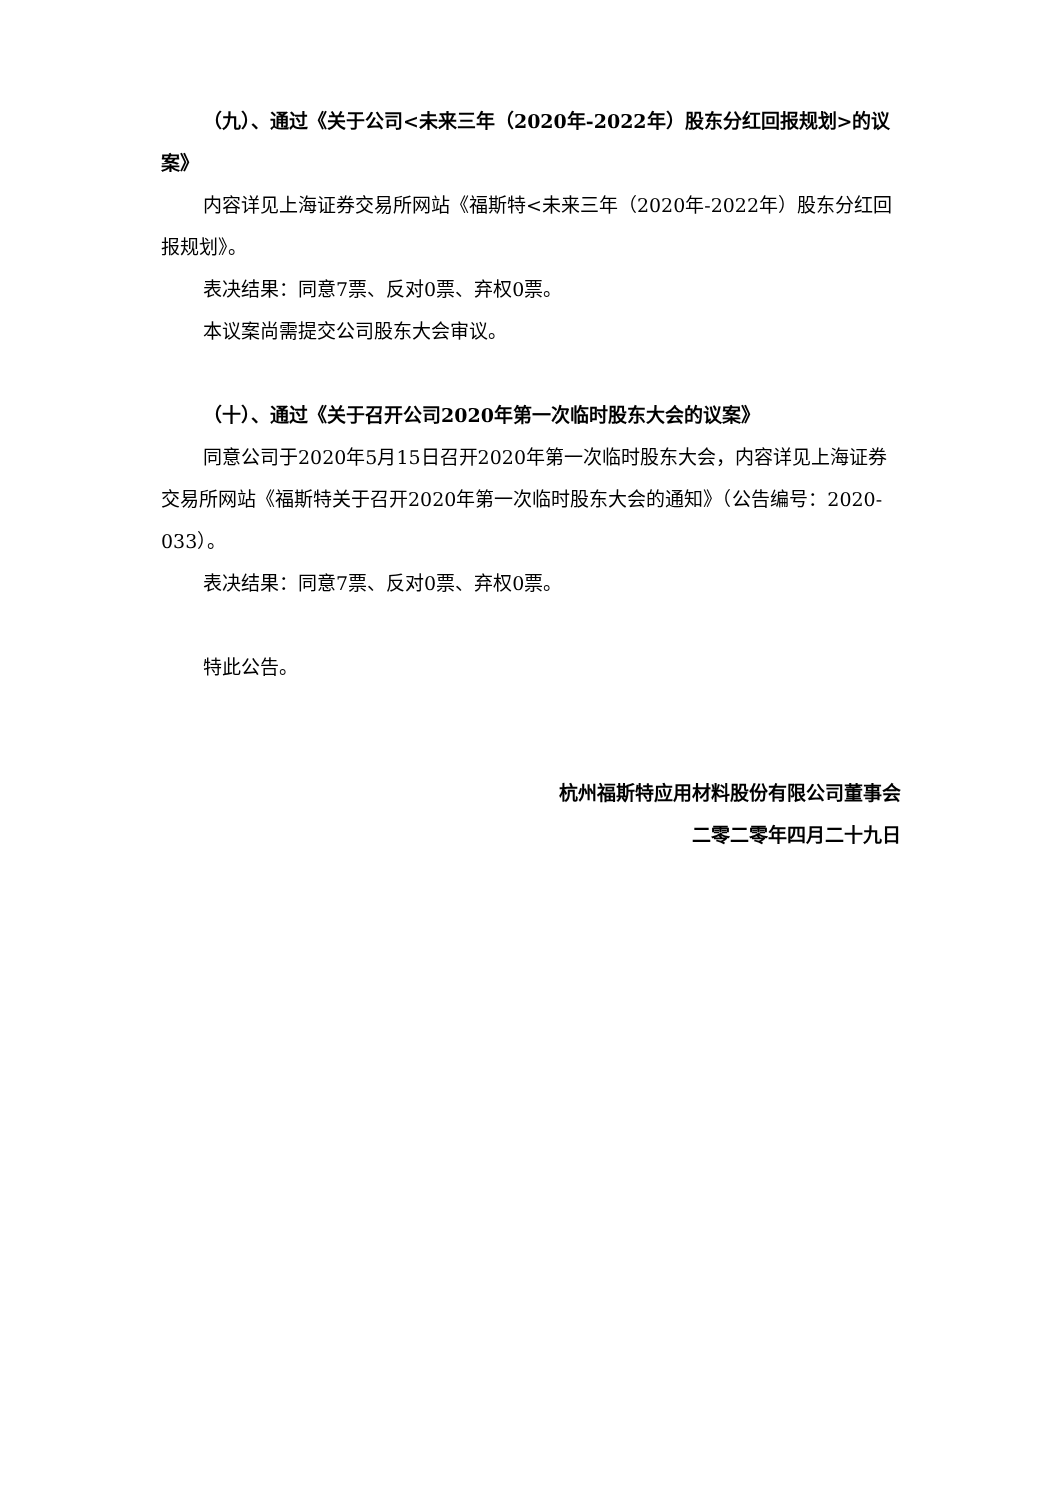（九）、通过《关于公司<未来三年（2020年-2022年）股东分红回报规划>的议案》
内容详见上海证券交易所网站《福斯特<未来三年（2020年-2022年）股东分红回报规划》。
表决结果：同意7票、反对0票、弃权0票。
本议案尚需提交公司股东大会审议。
（十）、通过《关于召开公司2020年第一次临时股东大会的议案》
同意公司于2020年5月15日召开2020年第一次临时股东大会，内容详见上海证券交易所网站《福斯特关于召开2020年第一次临时股东大会的通知》（公告编号：2020-033）。
表决结果：同意7票、反对0票、弃权0票。
特此公告。
杭州福斯特应用材料股份有限公司董事会
二零二零年四月二十九日